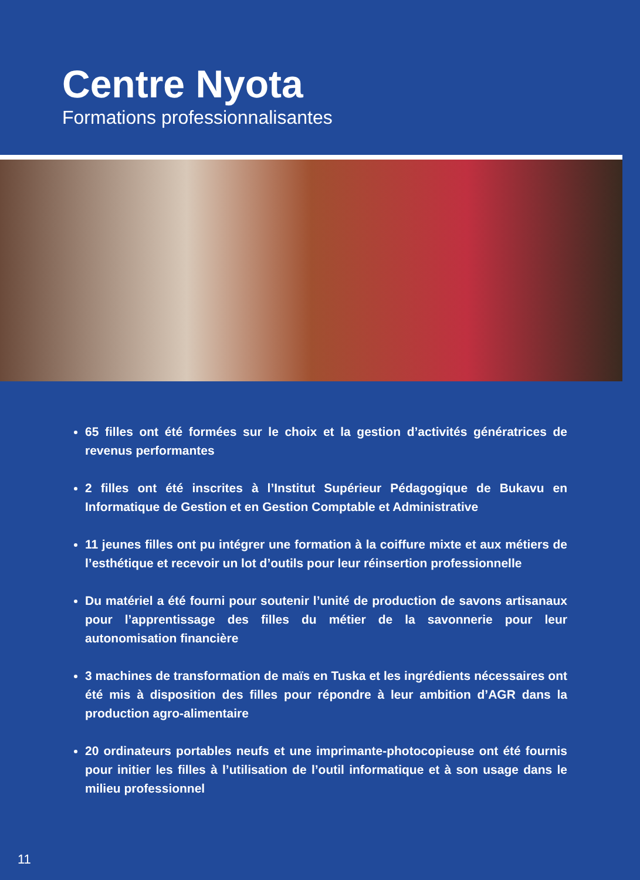Centre Nyota
Formations professionnalisantes
65 filles ont été formées sur le choix et la gestion d’activités génératrices de revenus performantes
2 filles ont été inscrites à l’Institut Supérieur Pédagogique de Bukavu en Informatique de Gestion et en Gestion Comptable et Administrative
11 jeunes filles ont pu intégrer une formation à la coiffure mixte et aux métiers de l’esthétique et recevoir un lot d’outils pour leur réinsertion professionnelle
Du matériel a été fourni pour soutenir l’unité de production de savons artisanaux pour l’apprentissage des filles du métier de la savonnerie pour leur autonomisation financière
3 machines de transformation de maïs en Tuska et les ingrédients nécessaires ont été mis à disposition des filles pour répondre à leur ambition d’AGR dans la production agro-alimentaire
20 ordinateurs portables neufs et une imprimante-photocopieuse ont été fournis pour initier les filles à l’utilisation de l’outil informatique et à son usage dans le milieu professionnel
11